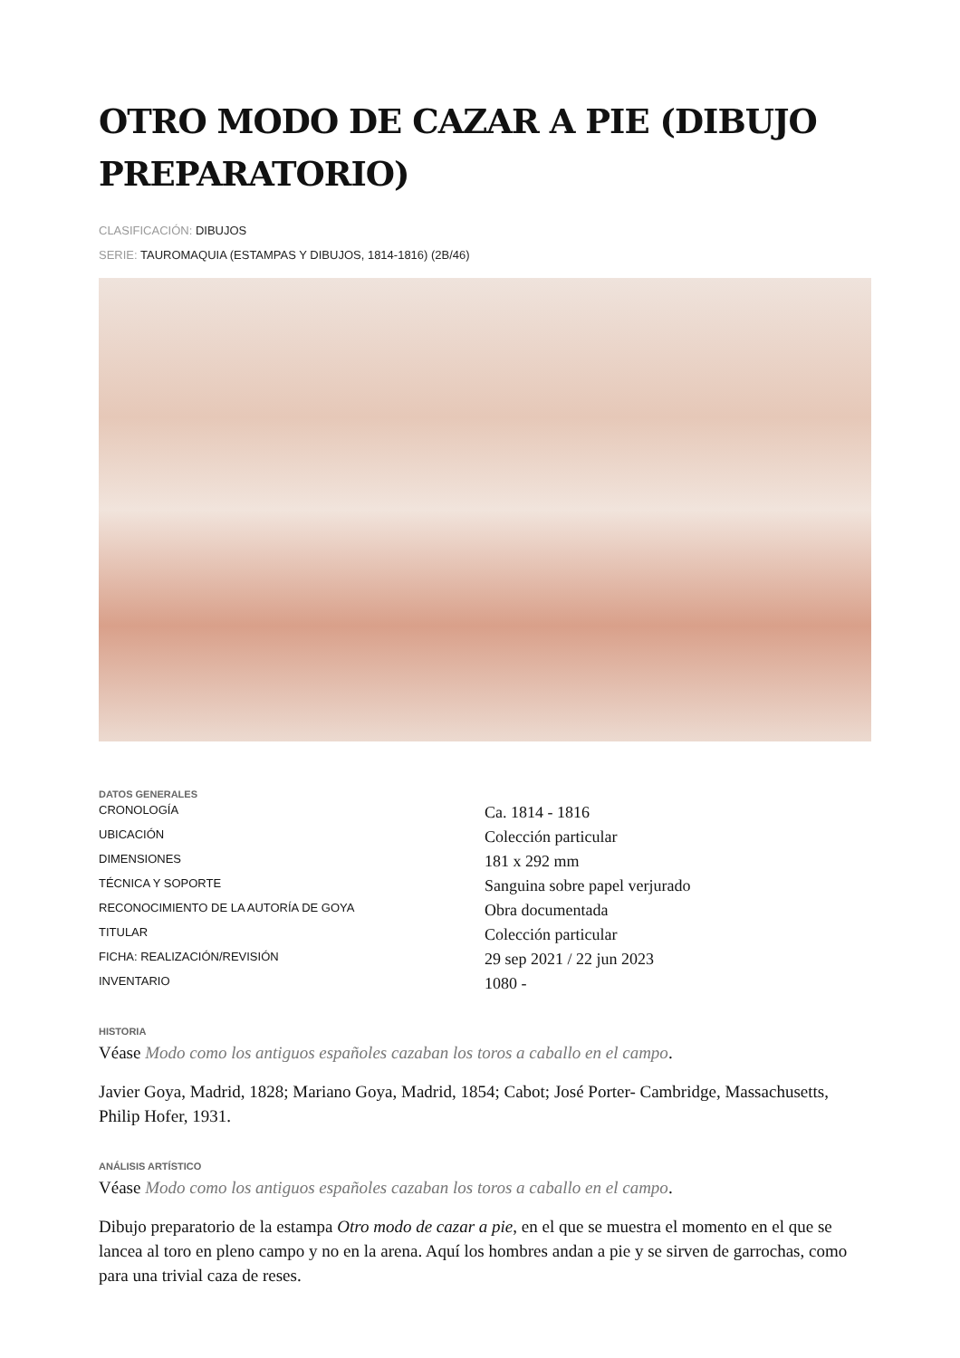OTRO MODO DE CAZAR A PIE (DIBUJO PREPARATORIO)
CLASIFICACIÓN: DIBUJOS
SERIE: TAUROMAQUIA (ESTAMPAS Y DIBUJOS, 1814-1816) (2B/46)
DATOS GENERALES
| CRONOLOGÍA | Ca. 1814 - 1816 |
| UBICACIÓN | Colección particular |
| DIMENSIONES | 181 x 292 mm |
| TÉCNICA Y SOPORTE | Sanguina sobre papel verjurado |
| RECONOCIMIENTO DE LA AUTORÍA DE GOYA | Obra documentada |
| TITULAR | Colección particular |
| FICHA: REALIZACIÓN/REVISIÓN | 29 sep 2021 / 22 jun 2023 |
| INVENTARIO | 1080 - |
HISTORIA
Véase Modo como los antiguos españoles cazaban los toros a caballo en el campo.
Javier Goya, Madrid, 1828; Mariano Goya, Madrid, 1854; Cabot; José Porter- Cambridge, Massachusetts, Philip Hofer, 1931.
ANÁLISIS ARTÍSTICO
Véase Modo como los antiguos españoles cazaban los toros a caballo en el campo.
Dibujo preparatorio de la estampa Otro modo de cazar a pie, en el que se muestra el momento en el que se lancea al toro en pleno campo y no en la arena. Aquí los hombres andan a pie y se sirven de garrochas, como para una trivial caza de reses.